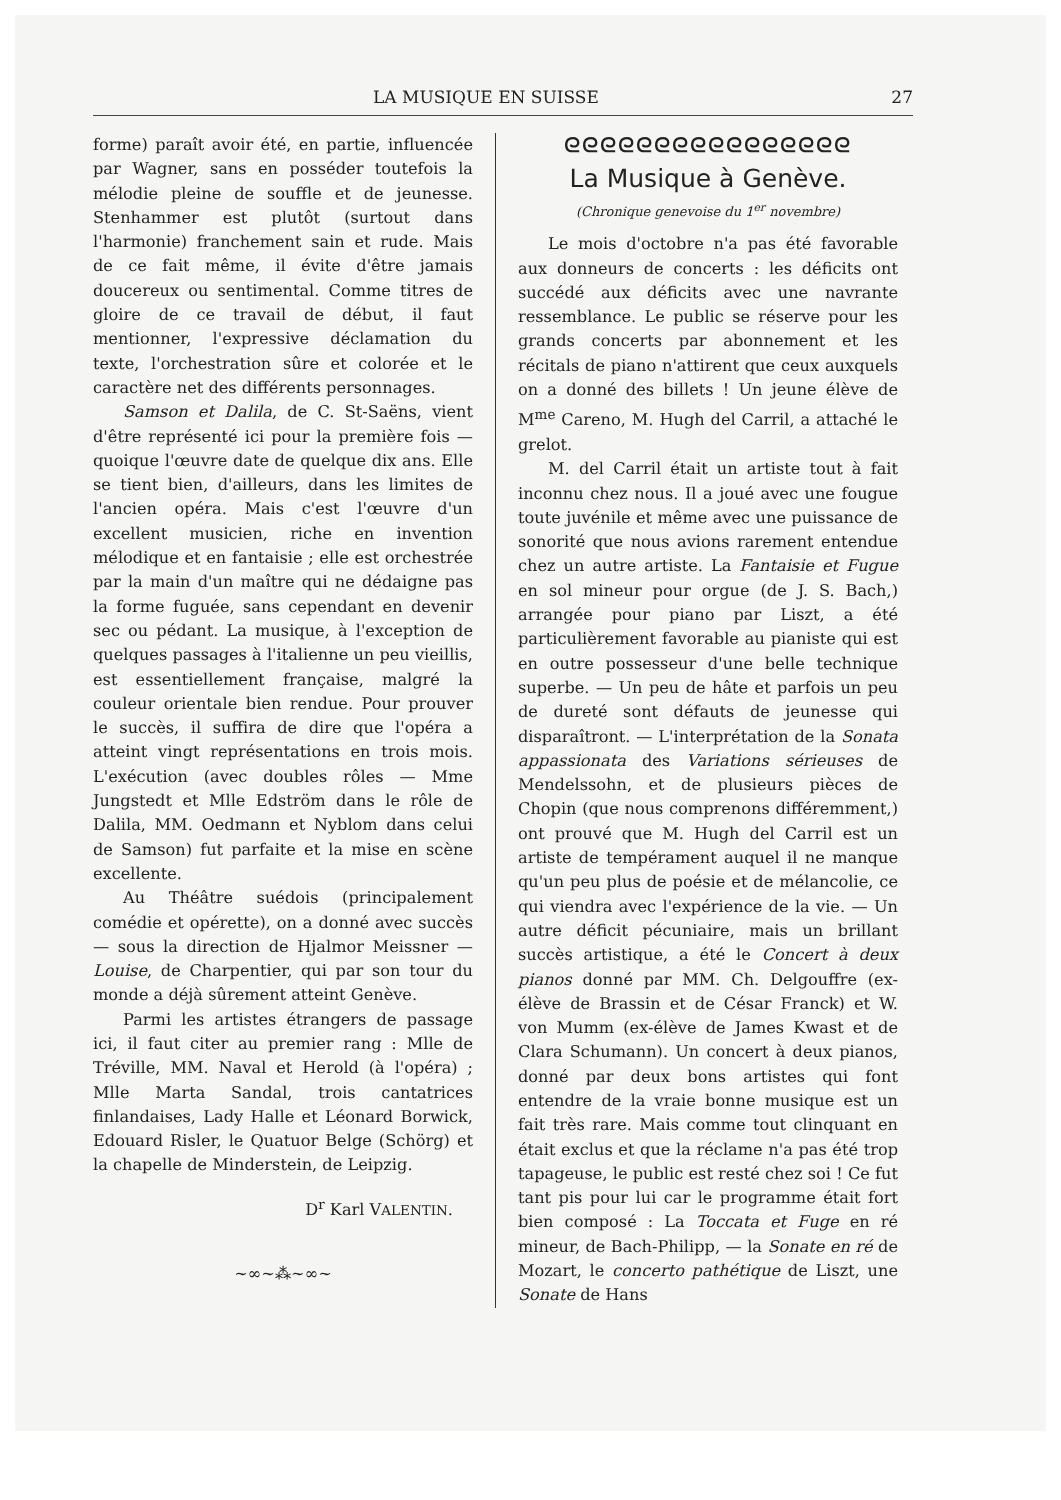LA MUSIQUE EN SUISSE 27
forme) paraît avoir été, en partie, influencée par Wagner, sans en posséder toutefois la mélodie pleine de souffle et de jeunesse. Stenhammer est plutôt (surtout dans l'harmonie) franchement sain et rude. Mais de ce fait même, il évite d'être jamais doucereux ou sentimental. Comme titres de gloire de ce travail de début, il faut mentionner, l'expressive déclamation du texte, l'orchestration sûre et colorée et le caractère net des différents personnages.
Samson et Dalila, de C. St-Saëns, vient d'être représenté ici pour la première fois — quoique l'œuvre date de quelque dix ans. Elle se tient bien, d'ailleurs, dans les limites de l'ancien opéra. Mais c'est l'œuvre d'un excellent musicien, riche en invention mélodique et en fantaisie ; elle est orchestrée par la main d'un maître qui ne dédaigne pas la forme fuguée, sans cependant en devenir sec ou pédant. La musique, à l'exception de quelques passages à l'italienne un peu vieillis, est essentiellement française, malgré la couleur orientale bien rendue. Pour prouver le succès, il suffira de dire que l'opéra a atteint vingt représentations en trois mois. L'exécution (avec doubles rôles — Mme Jungstedt et Mlle Edström dans le rôle de Dalila, MM. Oedmann et Nyblom dans celui de Samson) fut parfaite et la mise en scène excellente.
Au Théâtre suédois (principalement comédie et opérette), on a donné avec succès — sous la direction de Hjalmor Meissner — Louise, de Charpentier, qui par son tour du monde a déjà sûrement atteint Genève.
Parmi les artistes étrangers de passage ici, il faut citer au premier rang : Mlle de Tréville, MM. Naval et Herold (à l'opéra) ; Mlle Marta Sandal, trois cantatrices finlandaises, Lady Halle et Léonard Borwick, Edouard Risler, le Quatuor Belge (Schörg) et la chapelle de Minderstein, de Leipzig.
D<sup>r</sup> Karl VALENTIN.
~∞~⁂~∞~
ᘓᘓᘓᘓᘓᘓᘓᘓᘓᘓᘓᘓᘓᘓᘓᘓ
La Musique à Genève.
(Chronique genevoise du 1<sup>er</sup> novembre)
Le mois d'octobre n'a pas été favorable aux donneurs de concerts : les déficits ont succédé aux déficits avec une navrante ressemblance. Le public se réserve pour les grands concerts par abonnement et les récitals de piano n'attirent que ceux auxquels on a donné des billets ! Un jeune élève de M<sup>me</sup> Careno, M. Hugh del Carril, a attaché le grelot.
M. del Carril était un artiste tout à fait inconnu chez nous. Il a joué avec une fougue toute juvénile et même avec une puissance de sonorité que nous avions rarement entendue chez un autre artiste. La Fantaisie et Fugue en sol mineur pour orgue (de J. S. Bach,) arrangée pour piano par Liszt, a été particulièrement favorable au pianiste qui est en outre possesseur d'une belle technique superbe. — Un peu de hâte et parfois un peu de dureté sont défauts de jeunesse qui disparaîtront. — L'interprétation de la Sonata appassionata des Variations sérieuses de Mendelssohn, et de plusieurs pièces de Chopin (que nous comprenons différemment,) ont prouvé que M. Hugh del Carril est un artiste de tempérament auquel il ne manque qu'un peu plus de poésie et de mélancolie, ce qui viendra avec l'expérience de la vie. — Un autre déficit pécuniaire, mais un brillant succès artistique, a été le Concert à deux pianos donné par MM. Ch. Delgouffre (ex-élève de Brassin et de César Franck) et W. von Mumm (ex-élève de James Kwast et de Clara Schumann). Un concert à deux pianos, donné par deux bons artistes qui font entendre de la vraie bonne musique est un fait très rare. Mais comme tout clinquant en était exclus et que la réclame n'a pas été trop tapageuse, le public est resté chez soi ! Ce fut tant pis pour lui car le programme était fort bien composé : La Toccata et Fuge en ré mineur, de Bach-Philipp, — la Sonate en ré de Mozart, le concerto pathétique de Liszt, une Sonate de Hans